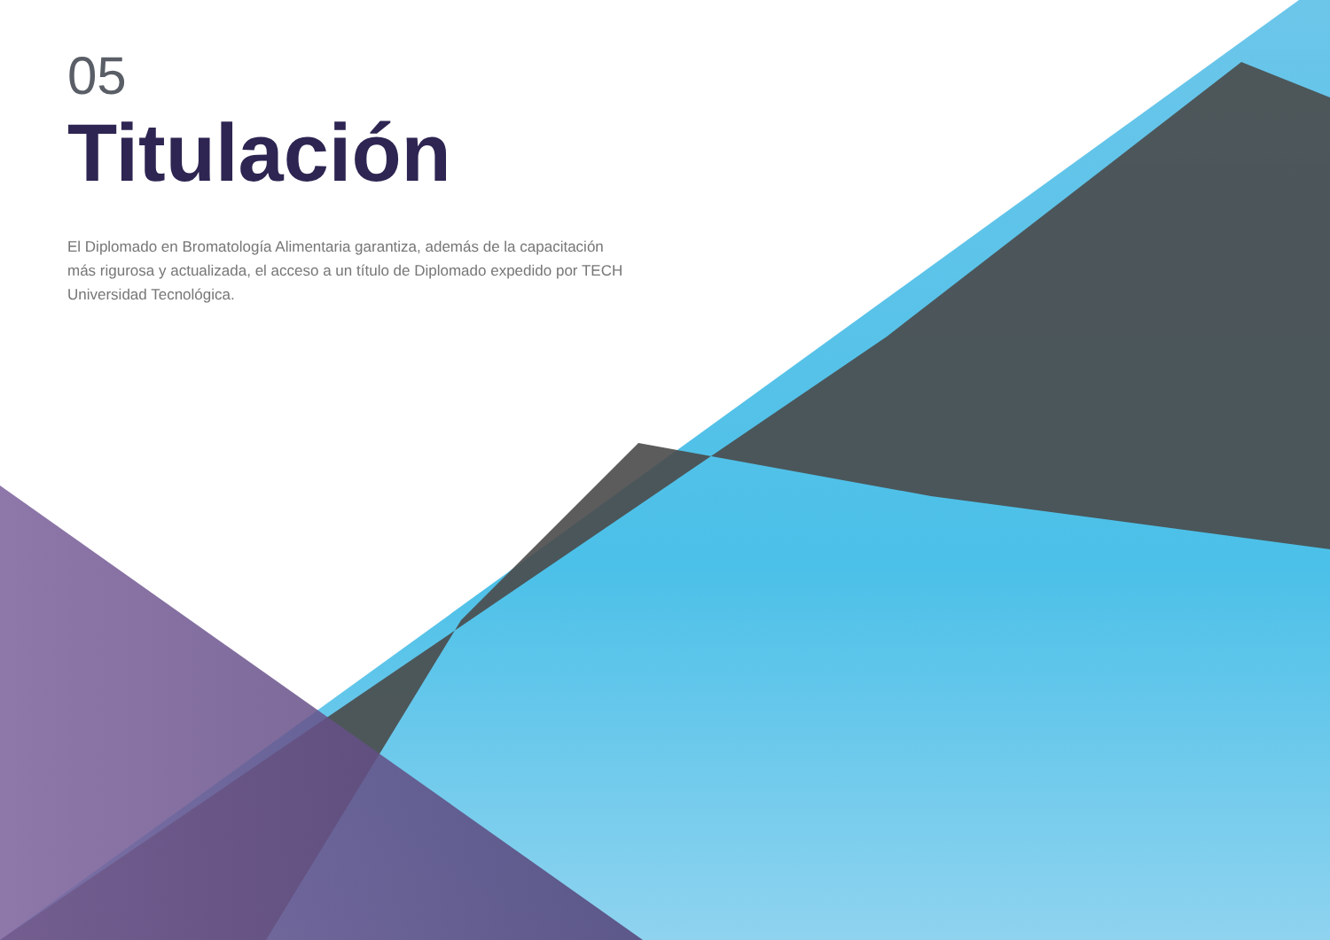05
Titulación
El Diplomado en Bromatología Alimentaria garantiza, además de la capacitación más rigurosa y actualizada, el acceso a un título de Diplomado expedido por TECH Universidad Tecnológica.